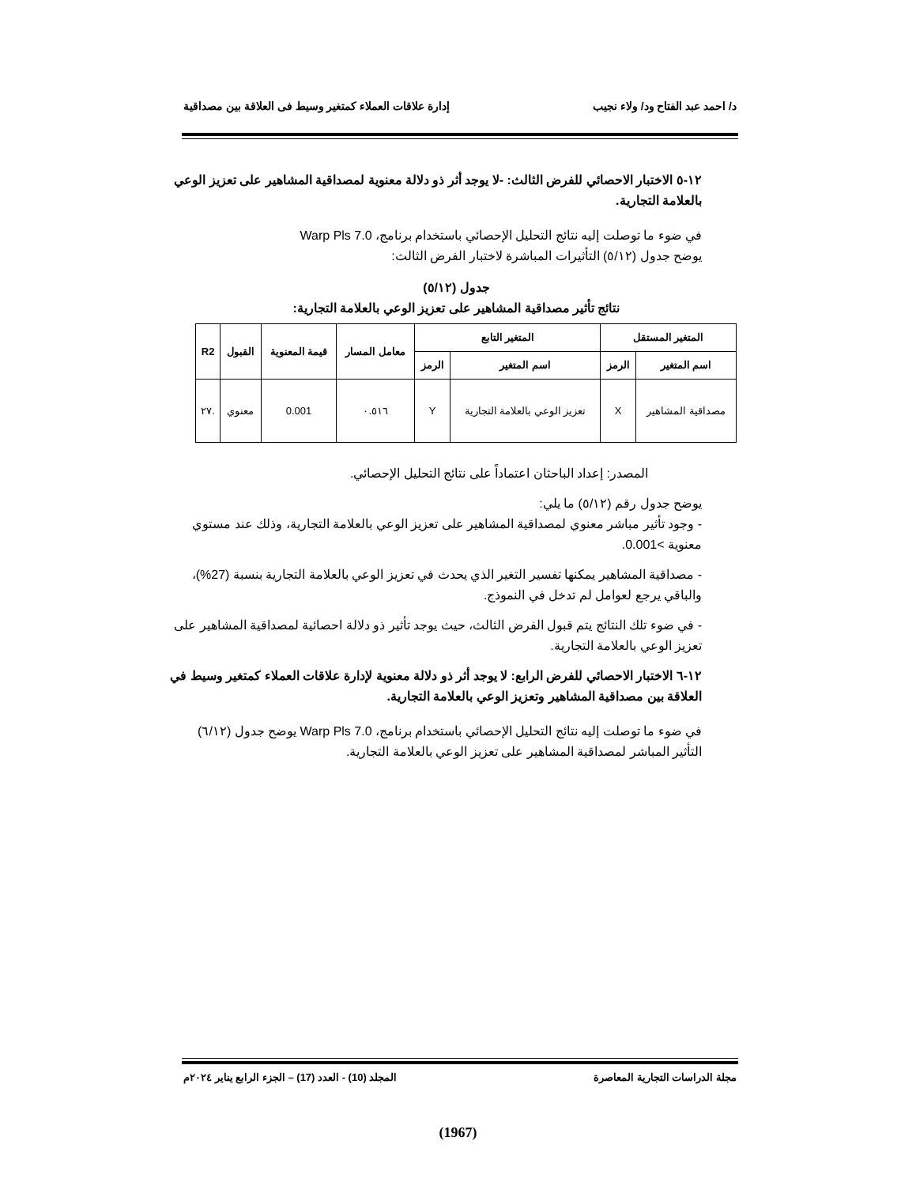د/ احمد عبد الفتاح ود/ ولاء نجيب إدارة علاقات العملاء كمتغير وسيط فى العلاقة بين مصداقية
١٢-٥ الاختبار الاحصائي للفرض الثالث: -لا يوجد أثر ذو دلالة معنوية لمصداقية المشاهير على تعزيز الوعي بالعلامة التجارية.
في ضوء ما توصلت إليه نتائج التحليل الإحصائي باستخدام برنامج، Warp Pls 7.0
يوضح جدول (٥/١٢) التأثيرات المباشرة لاختبار الفرض الثالث:
جدول (٥/١٢)
نتائج تأثير مصداقية المشاهير على تعزيز الوعي بالعلامة التجارية:
| المتغير المستقل | | المتغير التابع | | معامل المسار | قيمة المعنوية | القبول | R2 |
| --- | --- | --- | --- | --- | --- | --- | --- |
| اسم المتغير | الرمز | اسم المتغير | الرمز | | | | |
| مصداقية المشاهير | X | تعزيز الوعي بالعلامة التجارية | Y | ٠.٥١٦ | 0.001 | معنوي | .٢٧ |
المصدر: إعداد الباحثان اعتماداً على نتائج التحليل الإحصائي.
يوضح جدول رقم (٥/١٢) ما يلي:
- وجود تأثير مباشر معنوي لمصداقية المشاهير على تعزيز الوعي بالعلامة التجارية، وذلك عند مستوي معنوية >0.001.
- مصداقية المشاهير يمكنها تفسير التغير الذي يحدث في تعزيز الوعي بالعلامة التجارية بنسبة (27%)، والباقي يرجع لعوامل لم تدخل في النموذج.
- في ضوء تلك النتائج يتم قبول الفرض الثالث، حيث يوجد تأثير ذو دلالة احصائية لمصداقية المشاهير على تعزيز الوعي بالعلامة التجارية.
١٢-٦ الاختبار الاحصائي للفرض الرابع: لا يوجد أثر ذو دلالة معنوية لإدارة علاقات العملاء كمتغير وسيط في العلاقة بين مصداقية المشاهير وتعزيز الوعي بالعلامة التجارية.
في ضوء ما توصلت إليه نتائج التحليل الإحصائي باستخدام برنامج، Warp Pls 7.0 يوضح جدول (٦/١٢) التأثير المباشر لمصداقية المشاهير على تعزيز الوعي بالعلامة التجارية.
مجلة الدراسات التجارية المعاصرة المجلد (10) - العدد (17) – الجزء الرابع يناير ٢٠٢٤م
(1967)